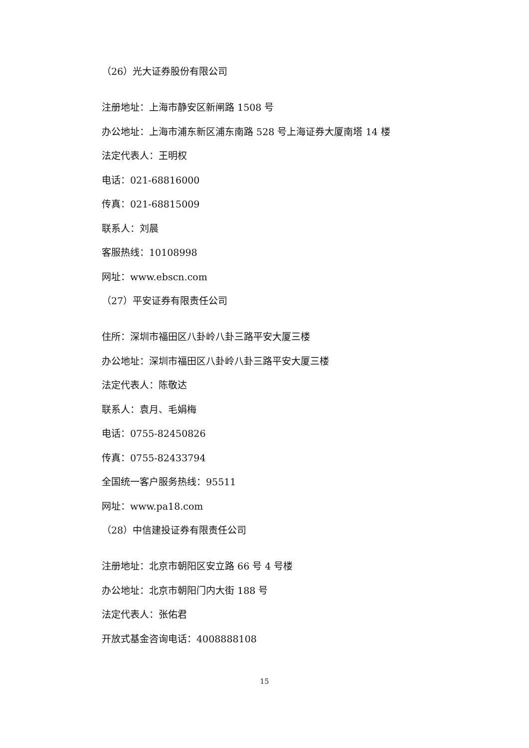（26）光大证券股份有限公司
注册地址：上海市静安区新闸路 1508 号
办公地址：上海市浦东新区浦东南路 528 号上海证券大厦南塔 14 楼
法定代表人：王明权
电话：021-68816000
传真：021-68815009
联系人：刘晨
客服热线：10108998
网址：www.ebscn.com
（27）平安证券有限责任公司
住所：深圳市福田区八卦岭八卦三路平安大厦三楼
办公地址：深圳市福田区八卦岭八卦三路平安大厦三楼
法定代表人：陈敬达
联系人：袁月、毛娟梅
电话：0755-82450826
传真：0755-82433794
全国统一客户服务热线：95511
网址：www.pa18.com
（28）中信建投证券有限责任公司
注册地址：北京市朝阳区安立路 66 号 4 号楼
办公地址：北京市朝阳门内大街 188 号
法定代表人：张佑君
开放式基金咨询电话：4008888108
15